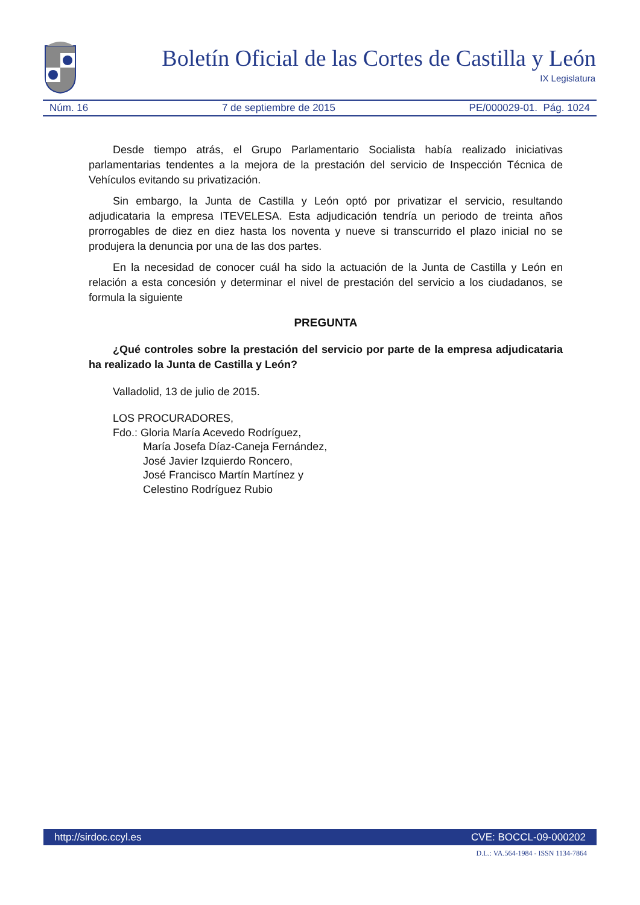Boletín Oficial de las Cortes de Castilla y León
IX Legislatura
Núm. 16 7 de septiembre de 2015 PE/000029-01. Pág. 1024
Desde tiempo atrás, el Grupo Parlamentario Socialista había realizado iniciativas parlamentarias tendentes a la mejora de la prestación del servicio de Inspección Técnica de Vehículos evitando su privatización.
Sin embargo, la Junta de Castilla y León optó por privatizar el servicio, resultando adjudicataria la empresa ITEVELESA. Esta adjudicación tendría un periodo de treinta años prorrogables de diez en diez hasta los noventa y nueve si transcurrido el plazo inicial no se produjera la denuncia por una de las dos partes.
En la necesidad de conocer cuál ha sido la actuación de la Junta de Castilla y León en relación a esta concesión y determinar el nivel de prestación del servicio a los ciudadanos, se formula la siguiente
PREGUNTA
¿Qué controles sobre la prestación del servicio por parte de la empresa adjudicataria ha realizado la Junta de Castilla y León?
Valladolid, 13 de julio de 2015.
LOS PROCURADORES,
Fdo.: Gloria María Acevedo Rodríguez,
María Josefa Díaz-Caneja Fernández,
José Javier Izquierdo Roncero,
José Francisco Martín Martínez y
Celestino Rodríguez Rubio
http://sirdoc.ccyl.es CVE: BOCCL-09-000202
D.L.: VA.564-1984 - ISSN 1134-7864